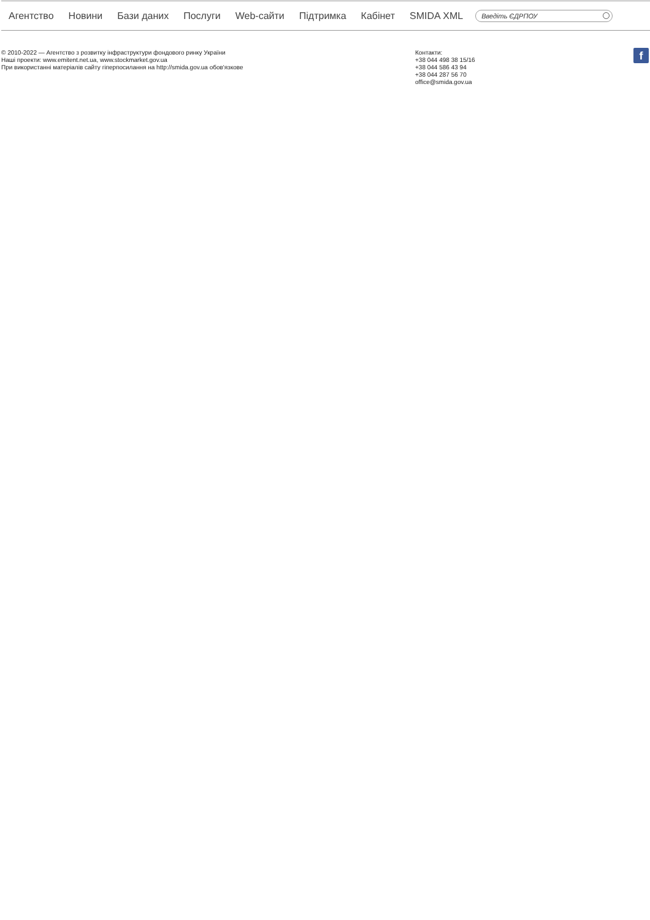Агентство Новини Бази даних Послуги Web-сайти Підтримка Кабінет SMIDA XML
Введіть ЄДРПОУ
© 2010-2022 — Агентство з розвитку інфраструктури фондового ринку України
Наші проекти: www.emitent.net.ua, www.stockmarket.gov.ua
При використанні матеріалів сайту гіперпосилання на http://smida.gov.ua обов'язкове
Контакти:
+38 044 498 38 15/16
+38 044 586 43 94
+38 044 287 56 70
office@smida.gov.ua
f